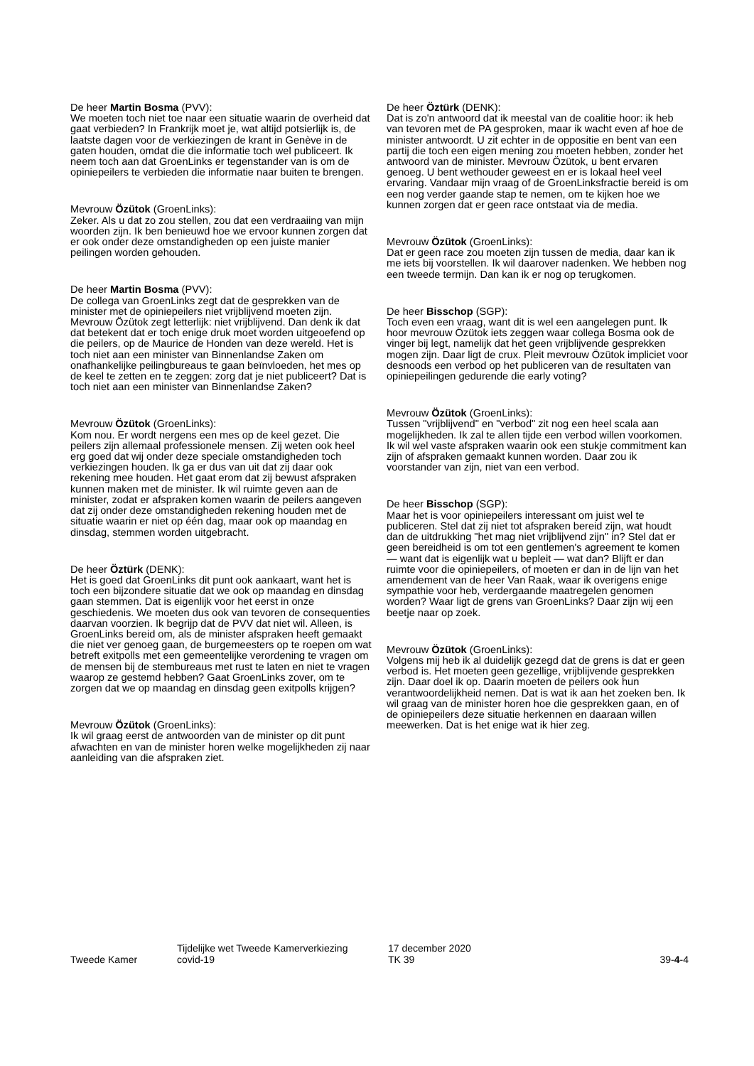De heer Martin Bosma (PVV):
We moeten toch niet toe naar een situatie waarin de over­heid dat gaat verbieden? In Frankrijk moet je, wat altijd potsierlijk is, de laatste dagen voor de verkiezingen de krant in Genève in de gaten houden, omdat die die informatie toch wel publiceert. Ik neem toch aan dat GroenLinks er tegenstander van is om de opiniepeilers te verbieden die informatie naar buiten te brengen.
Mevrouw Özütok (GroenLinks):
Zeker. Als u dat zo zou stellen, zou dat een verdraaiing van mijn woorden zijn. Ik ben benieuwd hoe we ervoor kunnen zorgen dat er ook onder deze omstandigheden op een juiste manier peilingen worden gehouden.
De heer Martin Bosma (PVV):
De collega van GroenLinks zegt dat de gesprekken van de minister met de opiniepeilers niet vrijblijvend moeten zijn. Mevrouw Özütok zegt letterlijk: niet vrijblijvend. Dan denk ik dat dat betekent dat er toch enige druk moet worden uitgeoefend op die peilers, op de Maurice de Honden van deze wereld. Het is toch niet aan een minister van Binnen­landse Zaken om onafhankelijke peilingbureaus te gaan beïnvloeden, het mes op de keel te zetten en te zeggen: zorg dat je niet publiceert? Dat is toch niet aan een minister van Binnenlandse Zaken?
Mevrouw Özütok (GroenLinks):
Kom nou. Er wordt nergens een mes op de keel gezet. Die peilers zijn allemaal professionele mensen. Zij weten ook heel erg goed dat wij onder deze speciale omstandigheden toch verkiezingen houden. Ik ga er dus van uit dat zij daar ook rekening mee houden. Het gaat erom dat zij bewust afspraken kunnen maken met de minister. Ik wil ruimte geven aan de minister, zodat er afspraken komen waarin de peilers aangeven dat zij onder deze omstandigheden rekening houden met de situatie waarin er niet op één dag, maar ook op maandag en dinsdag, stemmen worden uitge­bracht.
De heer Öztürk (DENK):
Het is goed dat GroenLinks dit punt ook aankaart, want het is toch een bijzondere situatie dat we ook op maandag en dinsdag gaan stemmen. Dat is eigenlijk voor het eerst in onze geschiedenis. We moeten dus ook van tevoren de consequenties daarvan voorzien. Ik begrijp dat de PVV dat niet wil. Alleen, is GroenLinks bereid om, als de minister afspraken heeft gemaakt die niet ver genoeg gaan, de bur­gemeesters op te roepen om wat betreft exitpolls met een gemeentelijke verordening te vragen om de mensen bij de stembureaus met rust te laten en niet te vragen waarop ze gestemd hebben? Gaat GroenLinks zover, om te zorgen dat we op maandag en dinsdag geen exitpolls krijgen?
Mevrouw Özütok (GroenLinks):
Ik wil graag eerst de antwoorden van de minister op dit punt afwachten en van de minister horen welke mogelijk­heden zij naar aanleiding van die afspraken ziet.
De heer Öztürk (DENK):
Dat is zo'n antwoord dat ik meestal van de coalitie hoor: ik heb van tevoren met de PA gesproken, maar ik wacht even af hoe de minister antwoordt. U zit echter in de oppositie en bent van een partij die toch een eigen mening zou moeten hebben, zonder het antwoord van de minister. Mevrouw Özütok, u bent ervaren genoeg. U bent wethouder geweest en er is lokaal heel veel ervaring. Vandaar mijn vraag of de GroenLinksfractie bereid is om een nog verder gaande stap te nemen, om te kijken hoe we kunnen zorgen dat er geen race ontstaat via de media.
Mevrouw Özütok (GroenLinks):
Dat er geen race zou moeten zijn tussen de media, daar kan ik me iets bij voorstellen. Ik wil daarover nadenken. We hebben nog een tweede termijn. Dan kan ik er nog op terugkomen.
De heer Bisschop (SGP):
Toch even een vraag, want dit is wel een aangelegen punt. Ik hoor mevrouw Özütok iets zeggen waar collega Bosma ook de vinger bij legt, namelijk dat het geen vrijblijvende gesprekken mogen zijn. Daar ligt de crux. Pleit mevrouw Özütok impliciet voor desnoods een verbod op het publice­ren van de resultaten van opiniepeilingen gedurende die early voting?
Mevrouw Özütok (GroenLinks):
Tussen "vrijblijvend" en "verbod" zit nog een heel scala aan mogelijkheden. Ik zal te allen tijde een verbod willen voor­komen. Ik wil wel vaste afspraken waarin ook een stukje commitment kan zijn of afspraken gemaakt kunnen worden. Daar zou ik voorstander van zijn, niet van een verbod.
De heer Bisschop (SGP):
Maar het is voor opiniepeilers interessant om juist wel te publiceren. Stel dat zij niet tot afspraken bereid zijn, wat houdt dan de uitdrukking "het mag niet vrijblijvend zijn" in? Stel dat er geen bereidheid is om tot een gentlemen's agreement te komen — want dat is eigenlijk wat u bepleit — wat dan? Blijft er dan ruimte voor die opiniepeilers, of moeten er dan in de lijn van het amendement van de heer Van Raak, waar ik overigens enige sympathie voor heb, verdergaande maatregelen genomen worden? Waar ligt de grens van GroenLinks? Daar zijn wij een beetje naar op zoek.
Mevrouw Özütok (GroenLinks):
Volgens mij heb ik al duidelijk gezegd dat de grens is dat er geen verbod is. Het moeten geen gezellige, vrijblijvende gesprekken zijn. Daar doel ik op. Daarin moeten de peilers ook hun verantwoordelijkheid nemen. Dat is wat ik aan het zoeken ben. Ik wil graag van de minister horen hoe die gesprekken gaan, en of de opiniepeilers deze situatie her­kennen en daaraan willen meewerken. Dat is het enige wat ik hier zeg.
Tweede Kamer
Tijdelijke wet Tweede Kamerverkiezing
covid-19
17 december 2020
TK 39
39-4-4